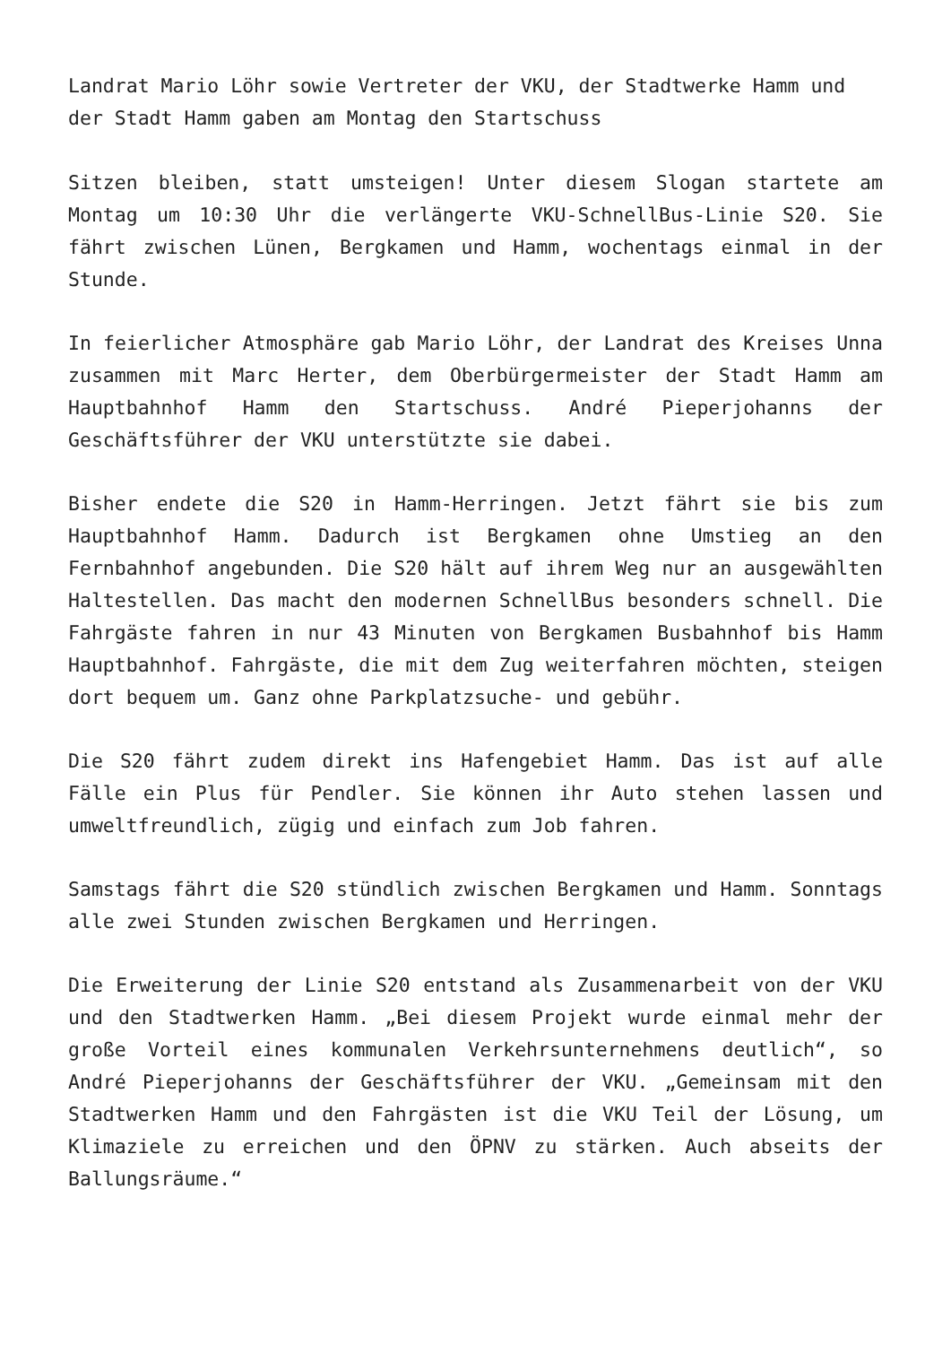Landrat Mario Löhr sowie Vertreter der VKU, der Stadtwerke Hamm und der Stadt Hamm gaben am Montag den Startschuss
Sitzen bleiben, statt umsteigen! Unter diesem Slogan startete am Montag um 10:30 Uhr die verlängerte VKU-SchnellBus-Linie S20. Sie fährt zwischen Lünen, Bergkamen und Hamm, wochentags einmal in der Stunde.
In feierlicher Atmosphäre gab Mario Löhr, der Landrat des Kreises Unna zusammen mit Marc Herter, dem Oberbürgermeister der Stadt Hamm am Hauptbahnhof Hamm den Startschuss. André Pieperjohanns der Geschäftsführer der VKU unterstützte sie dabei.
Bisher endete die S20 in Hamm-Herringen. Jetzt fährt sie bis zum Hauptbahnhof Hamm. Dadurch ist Bergkamen ohne Umstieg an den Fernbahnhof angebunden. Die S20 hält auf ihrem Weg nur an ausgewählten Haltestellen. Das macht den modernen SchnellBus besonders schnell. Die Fahrgäste fahren in nur 43 Minuten von Bergkamen Busbahnhof bis Hamm Hauptbahnhof. Fahrgäste, die mit dem Zug weiterfahren möchten, steigen dort bequem um. Ganz ohne Parkplatzsuche- und gebühr.
Die S20 fährt zudem direkt ins Hafengebiet Hamm. Das ist auf alle Fälle ein Plus für Pendler. Sie können ihr Auto stehen lassen und umweltfreundlich, zügig und einfach zum Job fahren.
Samstags fährt die S20 stündlich zwischen Bergkamen und Hamm. Sonntags alle zwei Stunden zwischen Bergkamen und Herringen.
Die Erweiterung der Linie S20 entstand als Zusammenarbeit von der VKU und den Stadtwerken Hamm. „Bei diesem Projekt wurde einmal mehr der große Vorteil eines kommunalen Verkehrsunternehmens deutlich“, so André Pieperjohanns der Geschäftsführer der VKU. „Gemeinsam mit den Stadtwerken Hamm und den Fahrgästen ist die VKU Teil der Lösung, um Klimaziele zu erreichen und den ÖPNV zu stärken. Auch abseits der Ballungsräume.“